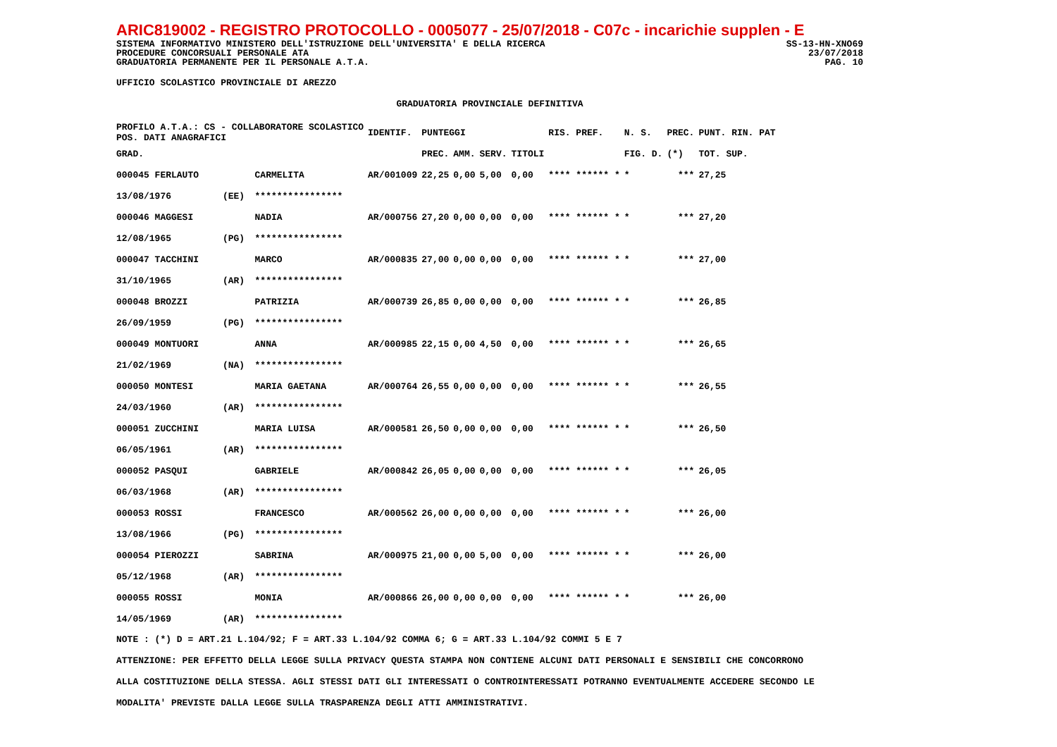ARIC819002 - REGISTRO PROTOCOLLO - 0005077 - 25/07/2018 - C07c - incarichie supplen - E
SISTEMA INFORMATIVO MINISTERO DELL'ISTRUZIONE DELL'UNIVERSITA' E DELLA RICERCA SS-13-HN-XNO69
PROCEDURE CONCORSUALI PERSONALE ATA 23/07/2018
GRADUATORIA PERMANENTE PER IL PERSONALE A.T.A. PAG. 10
UFFICIO SCOLASTICO PROVINCIALE DI AREZZO
GRADUATORIA PROVINCIALE DEFINITIVA
| PROFILO A.T.A.: CS - COLLABORATORE SCOLASTICO POS. DATI ANAGRAFICI | | | IDENTIF. | PUNTEGGI | | | | RIS. PREF. | N. S. | PREC. | PUNT. RIN. PAT |
| --- | --- | --- | --- | --- | --- | --- | --- | --- | --- | --- | --- |
| GRAD. | | | | PREC. | AMM. | SERV. | TITOLI | | FIG. D. | (*) | TOT. SUP. |
| 000045 FERLAUTO | | CARMELITA | AR/001009 | 22,25 | 0,00 | 5,00 | 0,00 | **** ****** * | * | *** | 27,25 |
| 13/08/1976 | (EE) | **************** | | | | | | | | | |
| 000046 MAGGESI | | NADIA | AR/000756 | 27,20 | 0,00 | 0,00 | 0,00 | **** ****** * | * | *** | 27,20 |
| 12/08/1965 | (PG) | **************** | | | | | | | | | |
| 000047 TACCHINI | | MARCO | AR/000835 | 27,00 | 0,00 | 0,00 | 0,00 | **** ****** * | * | *** | 27,00 |
| 31/10/1965 | (AR) | **************** | | | | | | | | | |
| 000048 BROZZI | | PATRIZIA | AR/000739 | 26,85 | 0,00 | 0,00 | 0,00 | **** ****** * | * | *** | 26,85 |
| 26/09/1959 | (PG) | **************** | | | | | | | | | |
| 000049 MONTUORI | | ANNA | AR/000985 | 22,15 | 0,00 | 4,50 | 0,00 | **** ****** * | * | *** | 26,65 |
| 21/02/1969 | (NA) | **************** | | | | | | | | | |
| 000050 MONTESI | | MARIA GAETANA | AR/000764 | 26,55 | 0,00 | 0,00 | 0,00 | **** ****** * | * | *** | 26,55 |
| 24/03/1960 | (AR) | **************** | | | | | | | | | |
| 000051 ZUCCHINI | | MARIA LUISA | AR/000581 | 26,50 | 0,00 | 0,00 | 0,00 | **** ****** * | * | *** | 26,50 |
| 06/05/1961 | (AR) | **************** | | | | | | | | | |
| 000052 PASQUI | | GABRIELE | AR/000842 | 26,05 | 0,00 | 0,00 | 0,00 | **** ****** * | * | *** | 26,05 |
| 06/03/1968 | (AR) | **************** | | | | | | | | | |
| 000053 ROSSI | | FRANCESCO | AR/000562 | 26,00 | 0,00 | 0,00 | 0,00 | **** ****** * | * | *** | 26,00 |
| 13/08/1966 | (PG) | **************** | | | | | | | | | |
| 000054 PIEROZZI | | SABRINA | AR/000975 | 21,00 | 0,00 | 5,00 | 0,00 | **** ****** * | * | *** | 26,00 |
| 05/12/1968 | (AR) | **************** | | | | | | | | | |
| 000055 ROSSI | | MONIA | AR/000866 | 26,00 | 0,00 | 0,00 | 0,00 | **** ****** * | * | *** | 26,00 |
| 14/05/1969 | (AR) | **************** | | | | | | | | | |
NOTE : (*) D = ART.21 L.104/92; F = ART.33 L.104/92 COMMA 6; G = ART.33 L.104/92 COMMI 5 E 7
ATTENZIONE: PER EFFETTO DELLA LEGGE SULLA PRIVACY QUESTA STAMPA NON CONTIENE ALCUNI DATI PERSONALI E SENSIBILI CHE CONCORRONO
ALLA COSTITUZIONE DELLA STESSA. AGLI STESSI DATI GLI INTERESSATI O CONTROINTERESSATI POTRANNO EVENTUALMENTE ACCEDERE SECONDO LE
MODALITA' PREVISTE DALLA LEGGE SULLA TRASPARENZA DEGLI ATTI AMMINISTRATIVI.